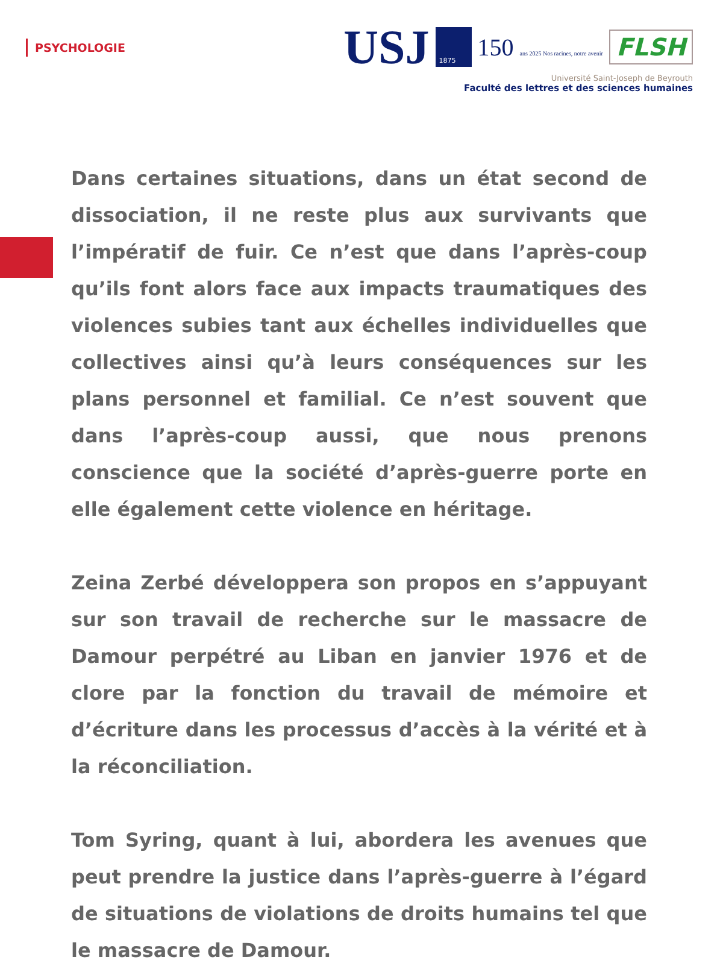PSYCHOLOGIE
USJ 1875 150 ans 2025 Nos racines, notre avenir FLSH
Université Saint-Joseph de Beyrouth
Faculté des lettres et des sciences humaines
Dans certaines situations, dans un état second de dissociation, il ne reste plus aux survivants que l’impératif de fuir. Ce n’est que dans l’après-coup qu’ils font alors face aux impacts traumatiques des violences subies tant aux échelles individuelles que collectives ainsi qu’à leurs conséquences sur les plans personnel et familial. Ce n’est souvent que dans l’après-coup aussi, que nous prenons conscience que la société d’après-guerre porte en elle également cette violence en héritage.
Zeina Zerbé développera son propos en s’appuyant sur son travail de recherche sur le massacre de Damour perpétré au Liban en janvier 1976 et de clore par la fonction du travail de mémoire et d’écriture dans les processus d’accès à la vérité et à la réconciliation.
Tom Syring, quant à lui, abordera les avenues que peut prendre la justice dans l’après-guerre à l’égard de situations de violations de droits humains tel que le massacre de Damour.